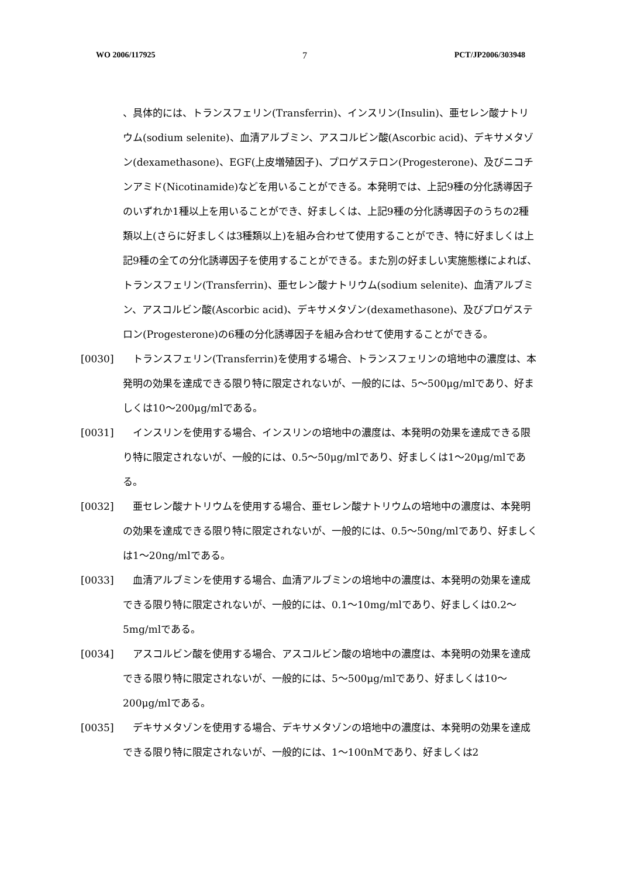WO 2006/117925 7 PCT/JP2006/303948
、具体的には、トランスフェリン(Transferrin)、インスリン(Insulin)、亜セレン酸ナトリウム(sodium selenite)、血清アルブミン、アスコルビン酸(Ascorbic acid)、デキサメタゾン(dexamethasone)、EGF(上皮増殖因子)、プロゲステロン(Progesterone)、及びニコチンアミド(Nicotinamide)などを用いることができる。本発明では、上記9種の分化誘導因子のいずれか1種以上を用いることができ、好ましくは、上記9種の分化誘導因子のうちの2種類以上(さらに好ましくは3種類以上)を組み合わせて使用することができ、特に好ましくは上記9種の全ての分化誘導因子を使用することができる。また別の好ましい実施態様によれば、トランスフェリン(Transferrin)、亜セレン酸ナトリウム(sodium selenite)、血清アルブミン、アスコルビン酸(Ascorbic acid)、デキサメタゾン(dexamethasone)、及びプロゲステロン(Progesterone)の6種の分化誘導因子を組み合わせて使用することができる。
[0030] 　トランスフェリン(Transferrin)を使用する場合、トランスフェリンの培地中の濃度は、本発明の効果を達成できる限り特に限定されないが、一般的には、5～500μg/mlであり、好ましくは10～200μg/mlである。
[0031] 　インスリンを使用する場合、インスリンの培地中の濃度は、本発明の効果を達成できる限り特に限定されないが、一般的には、0.5～50μg/mlであり、好ましくは1～20μg/mlである。
[0032] 　亜セレン酸ナトリウムを使用する場合、亜セレン酸ナトリウムの培地中の濃度は、本発明の効果を達成できる限り特に限定されないが、一般的には、0.5～50ng/mlであり、好ましくは1～20ng/mlである。
[0033] 　血清アルブミンを使用する場合、血清アルブミンの培地中の濃度は、本発明の効果を達成できる限り特に限定されないが、一般的には、0.1～10mg/mlであり、好ましくは0.2～5mg/mlである。
[0034] 　アスコルビン酸を使用する場合、アスコルビン酸の培地中の濃度は、本発明の効果を達成できる限り特に限定されないが、一般的には、5～500μg/mlであり、好ましくは10～200μg/mlである。
[0035] 　デキサメタゾンを使用する場合、デキサメタゾンの培地中の濃度は、本発明の効果を達成できる限り特に限定されないが、一般的には、1～100nMであり、好ましくは2